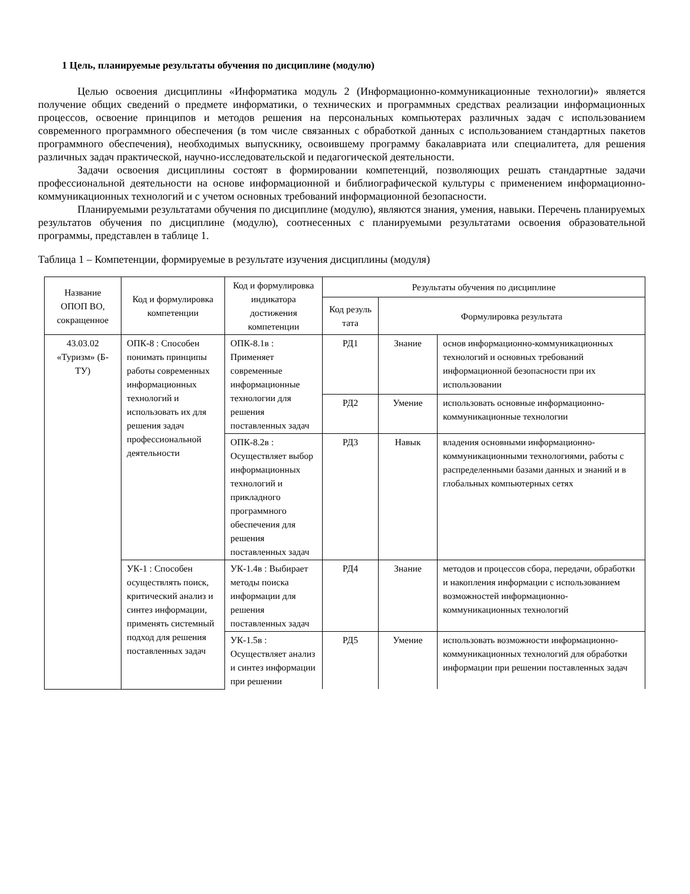1 Цель, планируемые результаты обучения по дисциплине (модулю)
Целью освоения дисциплины «Информатика модуль 2 (Информационно-коммуникационные технологии)» является получение общих сведений о предмете информатики, о технических и программных средствах реализации информационных процессов, освоение принципов и методов решения на персональных компьютерах различных задач с использованием современного программного обеспечения (в том числе связанных с обработкой данных с использованием стандартных пакетов программного обеспечения), необходимых выпускнику, освоившему программу бакалавриата или специалитета, для решения различных задач практической, научно-исследовательской и педагогической деятельности.
Задачи освоения дисциплины состоят в формировании компетенций, позволяющих решать стандартные задачи профессиональной деятельности на основе информационной и библиографической культуры с применением информационно-коммуникационных технологий и с учетом основных требований информационной безопасности.
Планируемыми результатами обучения по дисциплине (модулю), являются знания, умения, навыки. Перечень планируемых результатов обучения по дисциплине (модулю), соотнесенных с планируемыми результатами освоения образовательной программы, представлен в таблице 1.
Таблица 1 – Компетенции, формируемые в результате изучения дисциплины (модуля)
| Название ОПОП ВО, сокращенное | Код и формулировка компетенции | Код и формулировка индикатора достижения компетенции | Результаты обучения по дисциплине | | |
| --- | --- | --- | --- | --- | --- |
| | | | Код резуль тата | Формулировка результата | |
| 43.03.02 «Туризм» (Б-ТУ) | ОПК-8 : Способен понимать принципы работы современных информационных технологий и использовать их для решения задач профессиональной деятельности | ОПК-8.1в : Применяет современные информационные технологии для решения поставленных задач | РД1 | Знание | основ информационно-коммуникационных технологий и основных требований информационной безопасности при их использовании |
| | | | РД2 | Умение | использовать основные информационно-коммуникационные технологии |
| | | ОПК-8.2в : Осуществляет выбор информационных технологий и прикладного программного обеспечения для решения поставленных задач | РД3 | Навык | владения основными информационно-коммуникационными технологиями, работы с распределенными базами данных и знаний и в глобальных компьютерных сетях |
| | УК-1 : Способен осуществлять поиск, критический анализ и синтез информации, применять системный подход для решения поставленных задач | УК-1.4в : Выбирает методы поиска информации для решения поставленных задач | РД4 | Знание | методов и процессов сбора, передачи, обработки и накопления информации с использованием возможностей информационно-коммуникационных технологий |
| | | УК-1.5в : Осуществляет анализ и синтез информации при решении | РД5 | Умение | использовать возможности информационно-коммуникационных технологий для обработки информации при решении поставленных задач |